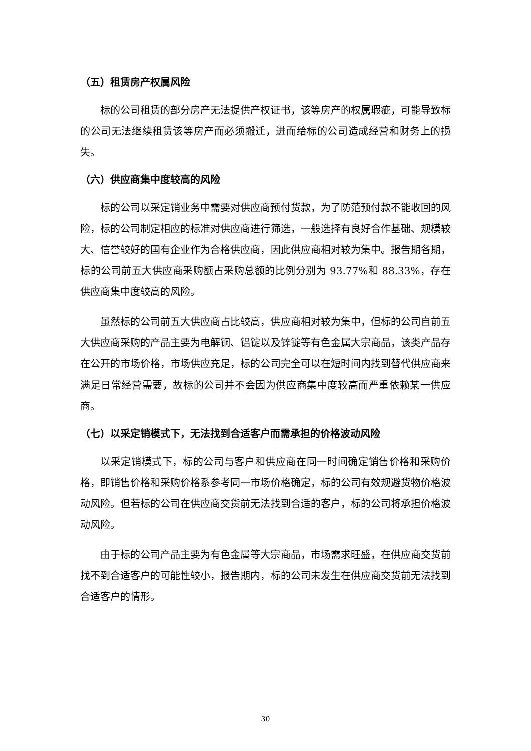（五）租赁房产权属风险
标的公司租赁的部分房产无法提供产权证书，该等房产的权属瑕疵，可能导致标的公司无法继续租赁该等房产而必须搬迁，进而给标的公司造成经营和财务上的损失。
（六）供应商集中度较高的风险
标的公司以采定销业务中需要对供应商预付货款，为了防范预付款不能收回的风险，标的公司制定相应的标准对供应商进行筛选，一般选择有良好合作基础、规模较大、信誉较好的国有企业作为合格供应商，因此供应商相对较为集中。报告期各期，标的公司前五大供应商采购额占采购总额的比例分别为 93.77%和 88.33%，存在供应商集中度较高的风险。
虽然标的公司前五大供应商占比较高，供应商相对较为集中，但标的公司自前五大供应商采购的产品主要为电解铜、铝锭以及锌锭等有色金属大宗商品，该类产品存在公开的市场价格，市场供应充足，标的公司完全可以在短时间内找到替代供应商来满足日常经营需要，故标的公司并不会因为供应商集中度较高而严重依赖某一供应商。
（七）以采定销模式下，无法找到合适客户而需承担的价格波动风险
以采定销模式下，标的公司与客户和供应商在同一时间确定销售价格和采购价格，即销售价格和采购价格系参考同一市场价格确定，标的公司有效规避货物价格波动风险。但若标的公司在供应商交货前无法找到合适的客户，标的公司将承担价格波动风险。
由于标的公司产品主要为有色金属等大宗商品，市场需求旺盛，在供应商交货前找不到合适客户的可能性较小，报告期内，标的公司未发生在供应商交货前无法找到合适客户的情形。
30